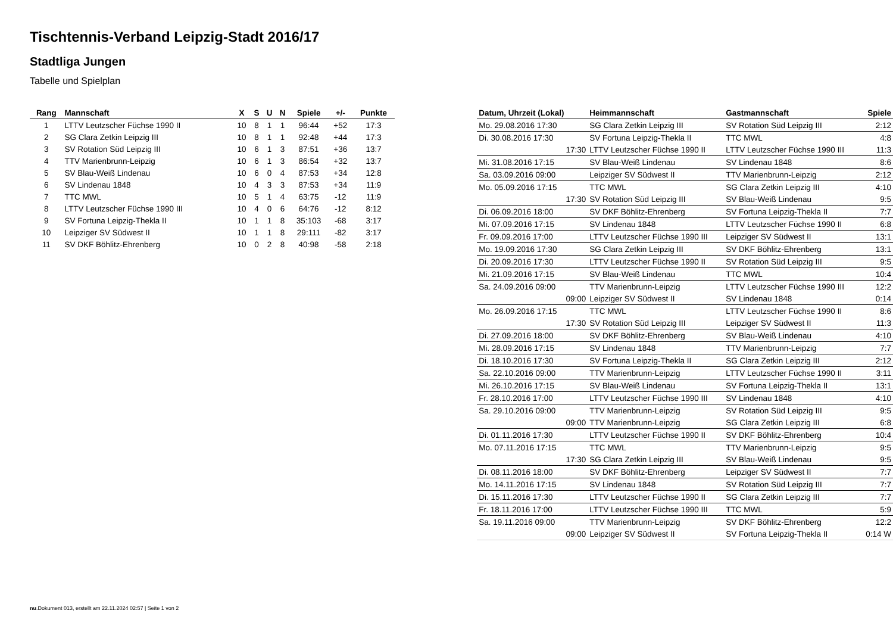Tischtennis-Verband Leipzig-Stadt 2016/17
Stadtliga Jungen
Tabelle und Spielplan
| Rang | Mannschaft | X | S | U | N | Spiele | +/- | Punkte |
| --- | --- | --- | --- | --- | --- | --- | --- | --- |
| 1 | LTTV Leutzscher Füchse 1990 II | 10 | 8 | 1 | 1 | 96:44 | +52 | 17:3 |
| 2 | SG Clara Zetkin Leipzig III | 10 | 8 | 1 | 1 | 92:48 | +44 | 17:3 |
| 3 | SV Rotation Süd Leipzig III | 10 | 6 | 1 | 3 | 87:51 | +36 | 13:7 |
| 4 | TTV Marienbrunn-Leipzig | 10 | 6 | 1 | 3 | 86:54 | +32 | 13:7 |
| 5 | SV Blau-Weiß Lindenau | 10 | 6 | 0 | 4 | 87:53 | +34 | 12:8 |
| 6 | SV Lindenau 1848 | 10 | 4 | 3 | 3 | 87:53 | +34 | 11:9 |
| 7 | TTC MWL | 10 | 5 | 1 | 4 | 63:75 | -12 | 11:9 |
| 8 | LTTV Leutzscher Füchse 1990 III | 10 | 4 | 0 | 6 | 64:76 | -12 | 8:12 |
| 9 | SV Fortuna Leipzig-Thekla II | 10 | 1 | 1 | 8 | 35:103 | -68 | 3:17 |
| 10 | Leipziger SV Südwest II | 10 | 1 | 1 | 8 | 29:111 | -82 | 3:17 |
| 11 | SV DKF Böhlitz-Ehrenberg | 10 | 0 | 2 | 8 | 40:98 | -58 | 2:18 |
| Datum, Uhrzeit (Lokal) | Heimmannschaft | Gastmannschaft | Spiele |
| --- | --- | --- | --- |
| Mo. 29.08.2016 17:30 | SG Clara Zetkin Leipzig III | SV Rotation Süd Leipzig III | 2:12 |
| Di. 30.08.2016 17:30 | SV Fortuna Leipzig-Thekla II | TTC MWL | 4:8 |
| 17:30 | LTTV Leutzscher Füchse 1990 II | LTTV Leutzscher Füchse 1990 III | 11:3 |
| Mi. 31.08.2016 17:15 | SV Blau-Weiß Lindenau | SV Lindenau 1848 | 8:6 |
| Sa. 03.09.2016 09:00 | Leipziger SV Südwest II | TTV Marienbrunn-Leipzig | 2:12 |
| Mo. 05.09.2016 17:15 | TTC MWL | SG Clara Zetkin Leipzig III | 4:10 |
| 17:30 | SV Rotation Süd Leipzig III | SV Blau-Weiß Lindenau | 9:5 |
| Di. 06.09.2016 18:00 | SV DKF Böhlitz-Ehrenberg | SV Fortuna Leipzig-Thekla II | 7:7 |
| Mi. 07.09.2016 17:15 | SV Lindenau 1848 | LTTV Leutzscher Füchse 1990 II | 6:8 |
| Fr. 09.09.2016 17:00 | LTTV Leutzscher Füchse 1990 III | Leipziger SV Südwest II | 13:1 |
| Mo. 19.09.2016 17:30 | SG Clara Zetkin Leipzig III | SV DKF Böhlitz-Ehrenberg | 13:1 |
| Di. 20.09.2016 17:30 | LTTV Leutzscher Füchse 1990 II | SV Rotation Süd Leipzig III | 9:5 |
| Mi. 21.09.2016 17:15 | SV Blau-Weiß Lindenau | TTC MWL | 10:4 |
| Sa. 24.09.2016 09:00 | TTV Marienbrunn-Leipzig | LTTV Leutzscher Füchse 1990 III | 12:2 |
| 09:00 | Leipziger SV Südwest II | SV Lindenau 1848 | 0:14 |
| Mo. 26.09.2016 17:15 | TTC MWL | LTTV Leutzscher Füchse 1990 II | 8:6 |
| 17:30 | SV Rotation Süd Leipzig III | Leipziger SV Südwest II | 11:3 |
| Di. 27.09.2016 18:00 | SV DKF Böhlitz-Ehrenberg | SV Blau-Weiß Lindenau | 4:10 |
| Mi. 28.09.2016 17:15 | SV Lindenau 1848 | TTV Marienbrunn-Leipzig | 7:7 |
| Di. 18.10.2016 17:30 | SV Fortuna Leipzig-Thekla II | SG Clara Zetkin Leipzig III | 2:12 |
| Sa. 22.10.2016 09:00 | TTV Marienbrunn-Leipzig | LTTV Leutzscher Füchse 1990 II | 3:11 |
| Mi. 26.10.2016 17:15 | SV Blau-Weiß Lindenau | SV Fortuna Leipzig-Thekla II | 13:1 |
| Fr. 28.10.2016 17:00 | LTTV Leutzscher Füchse 1990 III | SV Lindenau 1848 | 4:10 |
| Sa. 29.10.2016 09:00 | TTV Marienbrunn-Leipzig | SV Rotation Süd Leipzig III | 9:5 |
| 09:00 | TTV Marienbrunn-Leipzig | SG Clara Zetkin Leipzig III | 6:8 |
| Di. 01.11.2016 17:30 | LTTV Leutzscher Füchse 1990 II | SV DKF Böhlitz-Ehrenberg | 10:4 |
| Mo. 07.11.2016 17:15 | TTC MWL | TTV Marienbrunn-Leipzig | 9:5 |
| 17:30 | SG Clara Zetkin Leipzig III | SV Blau-Weiß Lindenau | 9:5 |
| Di. 08.11.2016 18:00 | SV DKF Böhlitz-Ehrenberg | Leipziger SV Südwest II | 7:7 |
| Mo. 14.11.2016 17:15 | SV Lindenau 1848 | SV Rotation Süd Leipzig III | 7:7 |
| Di. 15.11.2016 17:30 | LTTV Leutzscher Füchse 1990 II | SG Clara Zetkin Leipzig III | 7:7 |
| Fr. 18.11.2016 17:00 | LTTV Leutzscher Füchse 1990 III | TTC MWL | 5:9 |
| Sa. 19.11.2016 09:00 | TTV Marienbrunn-Leipzig | SV DKF Böhlitz-Ehrenberg | 12:2 |
| 09:00 | Leipziger SV Südwest II | SV Fortuna Leipzig-Thekla II | 0:14 W |
nu.Dokument 013, erstellt am 22.11.2024 02:57 | Seite 1 von 2